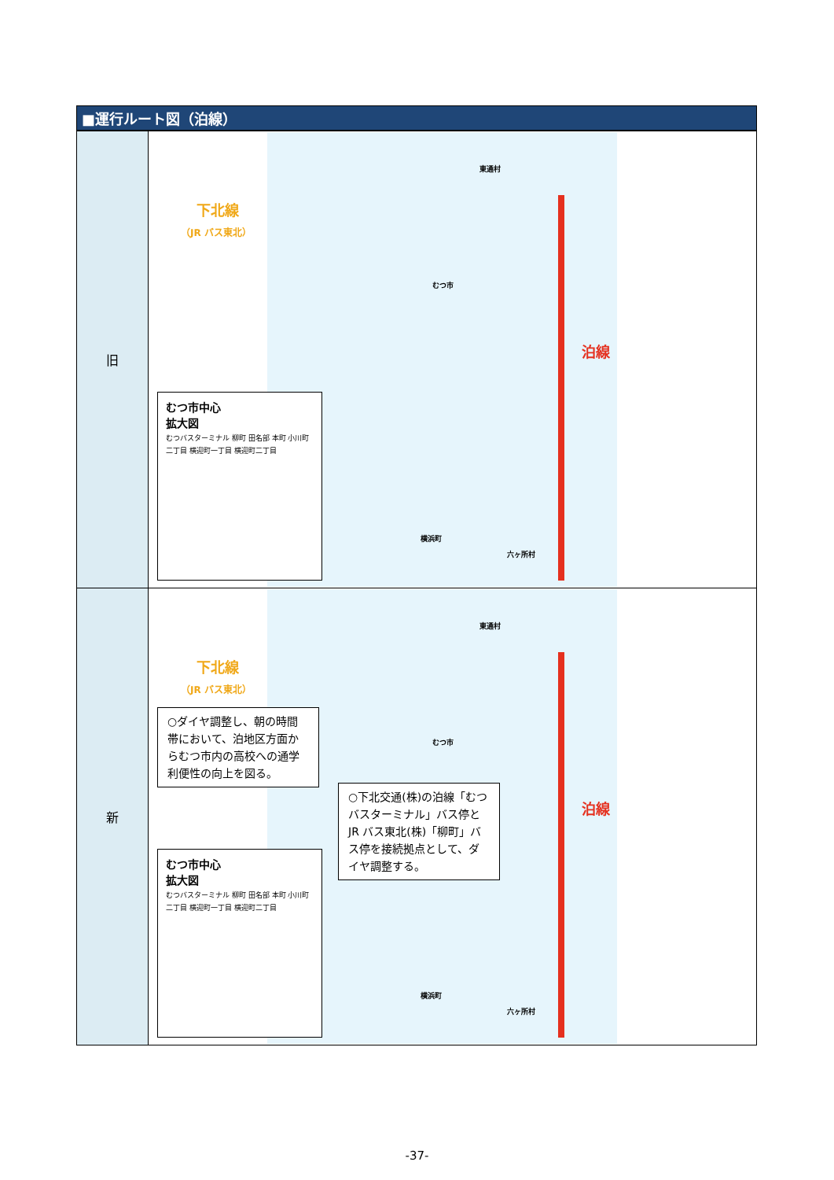■運行ルート図（泊線）
| 旧 | 下北線 （JR バス東北） 東通村 むつ市 横浜町 六ヶ所村 泊線 むつ市中心 拡大図 むつバスターミナル 柳町 田名部 本町 小川町二丁目 横迎町一丁目 横迎町二丁目 |
| 新 | 下北線 （JR バス東北） 東通村 むつ市 横浜町 六ヶ所村 泊線 ○ダイヤ調整し、朝の時間帯において、泊地区方面からむつ市内の高校への通学利便性の向上を図る。 ○下北交通(株)の泊線「むつバスターミナル」バス停とJR バス東北(株)「柳町」バス停を接続拠点として、ダイヤ調整する。 むつ市中心 拡大図 むつバスターミナル 柳町 田名部 本町 小川町二丁目 横迎町一丁目 横迎町二丁目 |
-37-